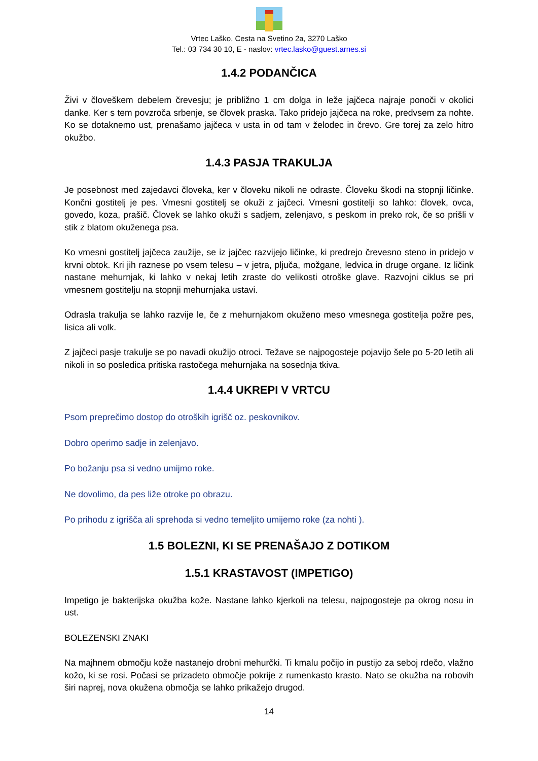Vrtec Laško, Cesta na Svetino 2a, 3270 Laško
Tel.: 03 734 30 10, E - naslov: vrtec.lasko@guest.arnes.si
1.4.2 PODANČICA
Živi v človeškem debelem črevesju; je približno 1 cm dolga in leže jajčeca najraje ponoči v okolici danke. Ker s tem povzroča srbenje, se človek praska. Tako pridejo jajčeca na roke, predvsem za nohte. Ko se dotaknemo ust, prenašamo jajčeca v usta in od tam v želodec in črevo. Gre torej za zelo hitro okužbo.
1.4.3 PASJA TRAKULJA
Je posebnost med zajedavci človeka, ker v človeku nikoli ne odraste. Človeku škodi na stopnji ličinke. Končni gostitelj je pes. Vmesni gostitelj se okuži z jajčeci. Vmesni gostitelji so lahko: človek, ovca, govedo, koza, prašič. Človek se lahko okuži s sadjem, zelenjavo, s peskom in preko rok, če so prišli v stik z blatom okuženega psa.
Ko vmesni gostitelj jajčeca zaužije, se iz jajčec razvijejo ličinke, ki predrejo črevesno steno in pridejo v krvni obtok. Kri jih raznese po vsem telesu – v jetra, pljuča, možgane, ledvica in druge organe. Iz ličink nastane mehurnjak, ki lahko v nekaj letih zraste do velikosti otroške glave. Razvojni ciklus se pri vmesnem gostitelju na stopnji mehurnjaka ustavi.
Odrasla trakulja se lahko razvije le, če z mehurnjakom okuženo meso vmesnega gostitelja požre pes, lisica ali volk.
Z jajčeci pasje trakulje se po navadi okužijo otroci. Težave se najpogosteje pojavijo šele po 5-20 letih ali nikoli in so posledica pritiska rastočega mehurnjaka na sosednja tkiva.
1.4.4 UKREPI V VRTCU
Psom preprečimo dostop do otroških igrišč oz. peskovnikov.
Dobro operimo sadje in zelenjavo.
Po božanju psa si vedno umijmo roke.
Ne dovolimo, da pes liže otroke po obrazu.
Po prihodu z igrišča ali sprehoda si vedno temeljito umijemo roke (za nohti ).
1.5 BOLEZNI, KI SE PRENAŠAJO Z DOTIKOM
1.5.1 KRASTAVOST (IMPETIGO)
Impetigo je bakterijska okužba kože. Nastane lahko kjerkoli na telesu, najpogosteje pa okrog nosu in ust.
BOLEZENSKI ZNAKI
Na majhnem območju kože nastanejo drobni mehurčki. Ti kmalu počijo in pustijo za seboj rdečo, vlažno kožo, ki se rosi. Počasi se prizadeto območje pokrije z rumenkasto krasto. Nato se okužba na robovih širi naprej, nova okužena območja se lahko prikažejo drugod.
14